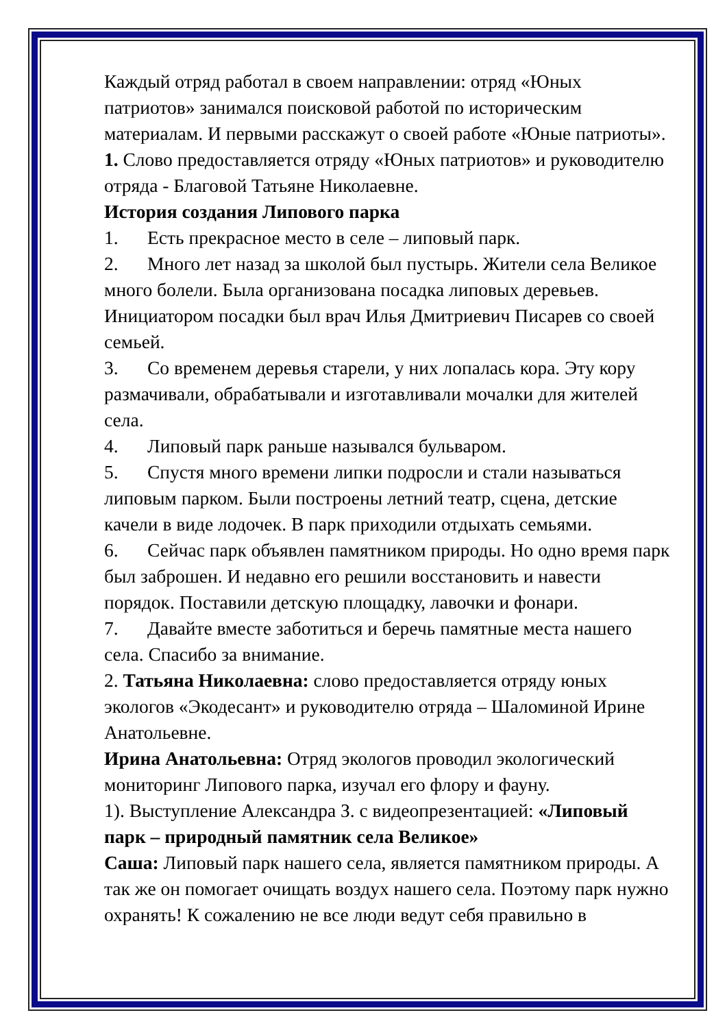Каждый отряд работал в своем направлении: отряд «Юных патриотов» занимался поисковой работой по историческим материалам. И первыми расскажут о своей работе «Юные патриоты».
1. Слово предоставляется отряду «Юных патриотов» и руководителю отряда - Благовой Татьяне Николаевне.
История создания Липового парка
1. Есть прекрасное место в селе – липовый парк.
2. Много лет назад за школой был пустырь. Жители села Великое много болели. Была организована посадка липовых деревьев. Инициатором посадки был врач Илья Дмитриевич Писарев со своей семьей.
3. Со временем деревья старели, у них лопалась кора. Эту кору размачивали, обрабатывали и изготавливали мочалки для жителей села.
4. Липовый парк раньше назывался бульваром.
5. Спустя много времени липки подросли и стали называться липовым парком. Были построены летний театр, сцена, детские качели в виде лодочек. В парк приходили отдыхать семьями.
6. Сейчас парк объявлен памятником природы. Но одно время парк был заброшен. И недавно его решили восстановить и навести порядок. Поставили детскую площадку, лавочки и фонари.
7. Давайте вместе заботиться и беречь памятные места нашего села. Спасибо за внимание.
2. Татьяна Николаевна: слово предоставляется отряду юных экологов «Экодесант» и руководителю отряда – Шаломиной Ирине Анатольевне.
Ирина Анатольевна: Отряд экологов проводил экологический мониторинг Липового парка, изучал его флору и фауну.
1). Выступление Александра З. с видеопрезентацией: «Липовый парк – природный памятник села Великое»
Саша: Липовый парк нашего села, является памятником природы. А так же он помогает очищать воздух нашего села. Поэтому парк нужно охранять! К сожалению не все люди ведут себя правильно в